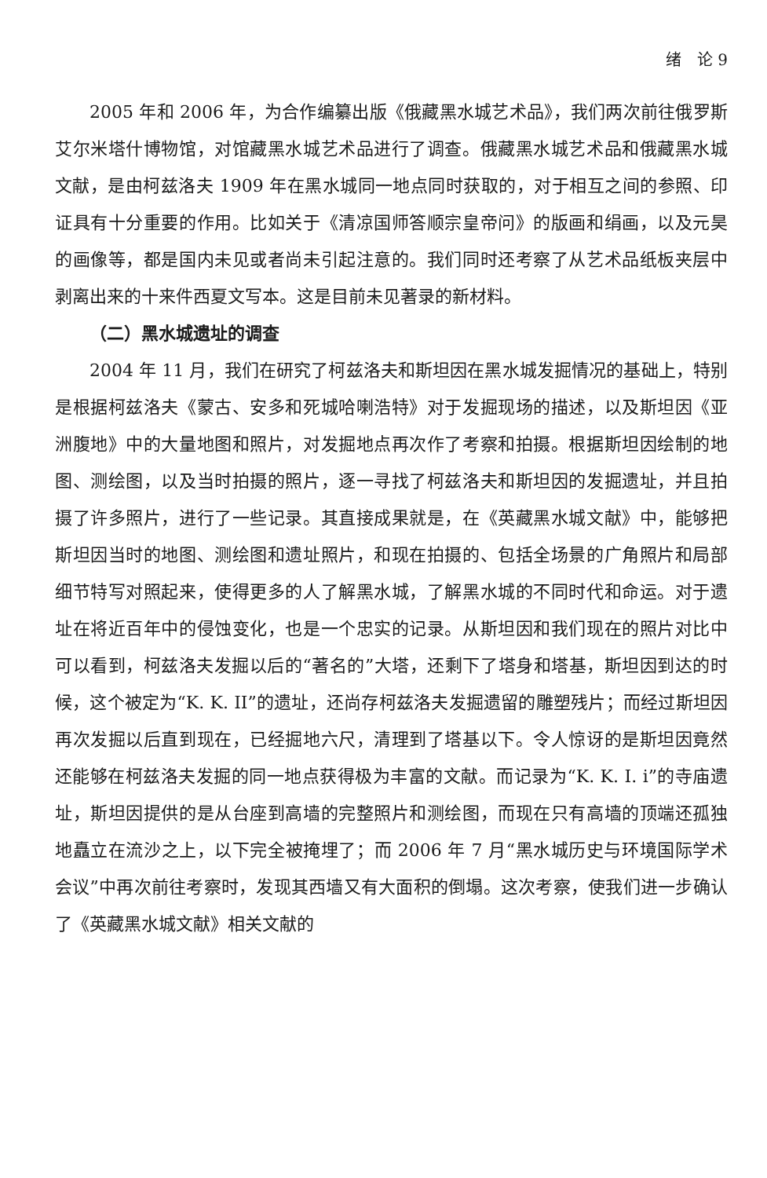绪　论 9
2005 年和 2006 年，为合作编纂出版《俄藏黑水城艺术品》，我们两次前往俄罗斯艾尔米塔什博物馆，对馆藏黑水城艺术品进行了调查。俄藏黑水城艺术品和俄藏黑水城文献，是由柯兹洛夫 1909 年在黑水城同一地点同时获取的，对于相互之间的参照、印证具有十分重要的作用。比如关于《清凉国师答顺宗皇帝问》的版画和绢画，以及元昊的画像等，都是国内未见或者尚未引起注意的。我们同时还考察了从艺术品纸板夹层中剥离出来的十来件西夏文写本。这是目前未见著录的新材料。
（二）黑水城遗址的调查
2004 年 11 月，我们在研究了柯兹洛夫和斯坦因在黑水城发掘情况的基础上，特别是根据柯兹洛夫《蒙古、安多和死城哈喇浩特》对于发掘现场的描述，以及斯坦因《亚洲腹地》中的大量地图和照片，对发掘地点再次作了考察和拍摄。根据斯坦因绘制的地图、测绘图，以及当时拍摄的照片，逐一寻找了柯兹洛夫和斯坦因的发掘遗址，并且拍摄了许多照片，进行了一些记录。其直接成果就是，在《英藏黑水城文献》中，能够把斯坦因当时的地图、测绘图和遗址照片，和现在拍摄的、包括全场景的广角照片和局部细节特写对照起来，使得更多的人了解黑水城，了解黑水城的不同时代和命运。对于遗址在将近百年中的侵蚀变化，也是一个忠实的记录。从斯坦因和我们现在的照片对比中可以看到，柯兹洛夫发掘以后的“著名的”大塔，还剩下了塔身和塔基，斯坦因到达的时候，这个被定为“K. K. II”的遗址，还尚存柯兹洛夫发掘遗留的雕塑残片；而经过斯坦因再次发掘以后直到现在，已经掘地六尺，清理到了塔基以下。令人惊讶的是斯坦因竟然还能够在柯兹洛夫发掘的同一地点获得极为丰富的文献。而记录为“K. K. I. i”的寺庙遗址，斯坦因提供的是从台座到高墙的完整照片和测绘图，而现在只有高墙的顶端还孤独地矗立在流沙之上，以下完全被掩埋了；而 2006 年 7 月“黑水城历史与环境国际学术会议”中再次前往考察时，发现其西墙又有大面积的倒塌。这次考察，使我们进一步确认了《英藏黑水城文献》相关文献的